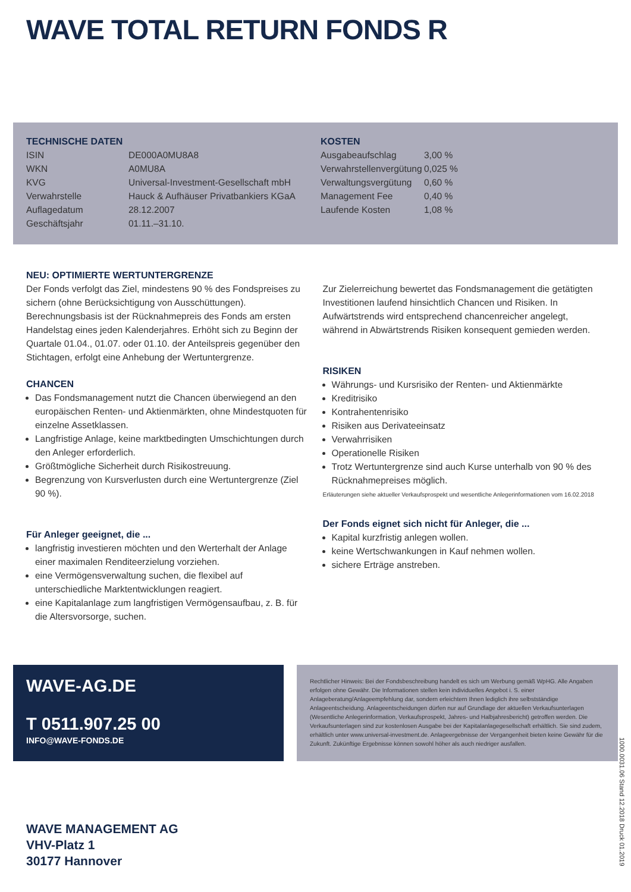WAVE TOTAL RETURN FONDS R
TECHNISCHE DATEN
| ISIN | DE000A0MU8A8 |
| WKN | A0MU8A |
| KVG | Universal-Investment-Gesellschaft mbH |
| Verwahrstelle | Hauck & Aufhäuser Privatbankiers KGaA |
| Auflagedatum | 28.12.2007 |
| Geschäftsjahr | 01.11.–31.10. |
KOSTEN
| Ausgabeaufschlag | 3,00 % |
| Verwahrstellenvergütung | 0,025 % |
| Verwaltungsvergütung | 0,60 % |
| Management Fee | 0,40 % |
| Laufende Kosten | 1,08 % |
NEU: OPTIMIERTE WERTUNTERGRENZE
Der Fonds verfolgt das Ziel, mindestens 90 % des Fondspreises zu sichern (ohne Berücksichtigung von Ausschüttungen). Berechnungsbasis ist der Rücknahmepreis des Fonds am ersten Handelstag eines jeden Kalenderjahres. Erhöht sich zu Beginn der Quartale 01.04., 01.07. oder 01.10. der Anteilspreis gegenüber den Stichtagen, erfolgt eine Anhebung der Wertuntergrenze.
CHANCEN
Das Fondsmanagement nutzt die Chancen überwiegend an den europäischen Renten- und Aktienmärkten, ohne Mindestquoten für einzelne Assetklassen.
Langfristige Anlage, keine marktbedingten Umschichtungen durch den Anleger erforderlich.
Größtmögliche Sicherheit durch Risikostreuung.
Begrenzung von Kursverlusten durch eine Wertuntergrenze (Ziel 90 %).
Für Anleger geeignet, die ...
langfristig investieren möchten und den Werterhalt der Anlage einer maximalen Renditeerzielung vorziehen.
eine Vermögensverwaltung suchen, die flexibel auf unterschiedliche Marktentwicklungen reagiert.
eine Kapitalanlage zum langfristigen Vermögensaufbau, z. B. für die Altersvorsorge, suchen.
Zur Zielerreichung bewertet das Fondsmanagement die getätigten Investitionen laufend hinsichtlich Chancen und Risiken. In Aufwärtstrends wird entsprechend chancenreicher angelegt, während in Abwärtstrends Risiken konsequent gemieden werden.
RISIKEN
Währungs- und Kursrisiko der Renten- und Aktienmärkte
Kreditrisiko
Kontrahentenrisiko
Risiken aus Derivateeinsatz
Verwahrrisiken
Operationelle Risiken
Trotz Wertuntergrenze sind auch Kurse unterhalb von 90 % des Rücknahmepreises möglich.
Erläuterungen siehe aktueller Verkaufsprospekt und wesentliche Anlegerinformationen vom 16.02.2018
Der Fonds eignet sich nicht für Anleger, die ...
Kapital kurzfristig anlegen wollen.
keine Wertschwankungen in Kauf nehmen wollen.
sichere Erträge anstreben.
WAVE-AG.DE
T 0511.907.25 00
INFO@WAVE-FONDS.DE
Rechtlicher Hinweis: Bei der Fondsbeschreibung handelt es sich um Werbung gemäß WpHG. Alle Angaben erfolgen ohne Gewähr. Die Informationen stellen kein individuelles Angebot i. S. einer Anlageberatung/Anlageempfehlung dar, sondern erleichtern Ihnen lediglich ihre selbstständige Anlageentscheidung. Anlageentscheidungen dürfen nur auf Grundlage der aktuellen Verkaufsunterlagen (Wesentliche Anlegerinformation, Verkaufsprospekt, Jahres- und Halbjahresbericht) getroffen werden. Die Verkaufsunterlagen sind zur kostenlosen Ausgabe bei der Kapitalanlagegesellschaft erhältlich. Sie sind zudem, erhältlich unter www.universal-investment.de. Anlageergebnisse der Vergangenheit bieten keine Gewähr für die Zukunft. Zukünftige Ergebnisse können sowohl höher als auch niedriger ausfallen.
WAVE MANAGEMENT AG
VHV-Platz 1
30177 Hannover
1000.0031.06 Stand 12.2018 Druck 01.2019